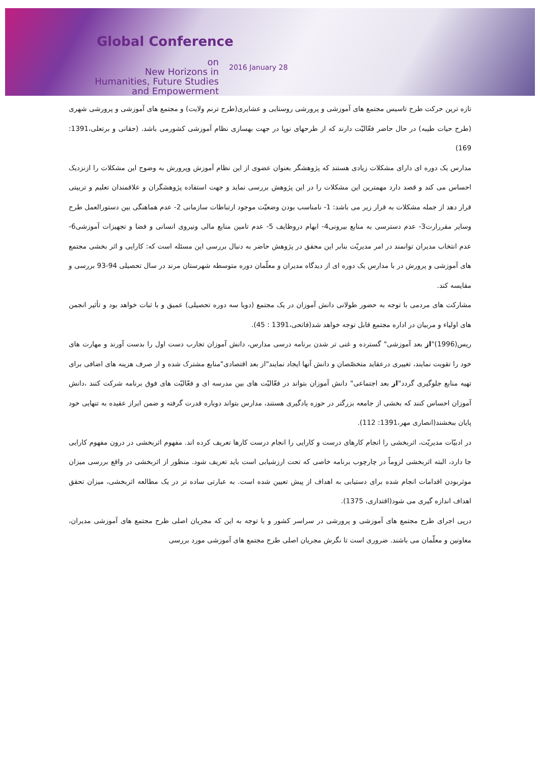Global Conference
on
New Horizons in
Humanities, Future Studies
and Empowerment
2016 January 28
تازه ترین حرکت طرح تاسیس مجتمع های آموزشی و پرورشی روستایی و عشایری(طرح ترنم ولایت) و مجتمع های آموزشی و پرورشی شهری (طرح حیات طیبه) در حال حاضر فعّالیّت دارند که از طرحهای نوپا در جهت بهسازی نظام آموزشی کشورمی باشد. (حقانی و برتعلی،1391: 169)
مدارس یک دوره ای دارای مشکلات زیادی هستند که پژوهشگر بعنوان عضوی از این نظام آموزش وپرورش به وضوح این مشکلات را ازنزدیک احساس می کند و قصد دارد مهمترین این مشکلات را در این پژوهش بررسی نماید و جهت استفاده پژوهشگران و علاقمندان تعلیم و تربیتی قرار دهد از جمله مشکلات به قرار زیر می باشد: 1- نامناسب بودن وضعیّت موجود ارتباطات سازمانی 2- عدم هماهنگی بین دستورالعمل طرح وسایر مقررارت3- عدم دسترسی به منابع بیرونی4- ابهام دروظایف 5- عدم تامین منابع مالی ونیروی انسانی و فضا و تجهیزات آموزشی6- عدم انتخاب مدیران توانمند در امر مدیریّت بنابر این محقق در پژوهش حاضر به دنبال بررسی این مسئله است که: کارایی و اثر بخشی مجتمع های آموزشی و پرورش در با مدارس یک دوره ای از دیدگاه مدیران و معلّمان دوره متوسطه شهرستان مرند در سال تحصیلی 94-93 بررسی و مقایسه کند.
مشارکت های مردمی با توجه به حضور طولانی دانش آموزان در یک مجتمع (دویا سه دوره تحصیلی) عمیق و با ثبات خواهد بود و تأثیر انجمن های اولیاء و مربیان در اداره مجتمع قابل توجه خواهد شد(فاتحی،1391 : 45).
ریس(1996)"از بعد آموزشی" گسترده و غنی تر شدن برنامه درسی مدارس، دانش آموزان تجارب دست اول را بدست آورند و مهارت های خود را تقویت نمایند، تغییری درعقاید متخصّصان و دانش آنها ایجاد نمایند"از بعد اقتصادی"منابع مشترک شده و از صرف هزینه های اضافی برای تهیه منابع جلوگیری گردد"از بعد اجتماعی" دانش آموزان بتواند در فعّالیّت های بین مدرسه ای و فعّالیّت های فوق برنامه شرکت کنند ،دانش آموزان احساس کنند که بخشی از جامعه بزرگتر در حوزه یادگیری هستند، مدارس بتواند دوباره قدرت گرفته و ضمن ابراز عقیده به تنهایی خود پایان ببخشند(انصاری مهر،1391: 112).
در ادبیّات مدیریّت، اثربخشی را انجام کارهای درست و کارایی را انجام درست کارها تعریف کرده اند. مفهوم اثربخشی در درون مفهوم کارایی جا دارد، البته اثربخشی لزوماً در چارچوب برنامه خاصی که تحت ارزشیابی است باید تعریف شود. منظور از اثربخشی در واقع بررسی میزان موثربودن اقدامات انجام شده برای دستیابی به اهداف از پیش تعیین شده است. به عبارتی ساده تر در یک مطالعه اثربخشی، میزان تحقق اهداف اندازه گیری می شود(اقتداری، 1375).
درپی اجرای طرح مجتمع های آموزشی و پرورشی در سراسر کشور و با توجه به این که مجریان اصلی طرح مجتمع های آموزشی مدیران، معاونین و معلّمان می باشند. ضروری است تا نگرش مجریان اصلی طرح مجتمع های آموزشی مورد بررسی